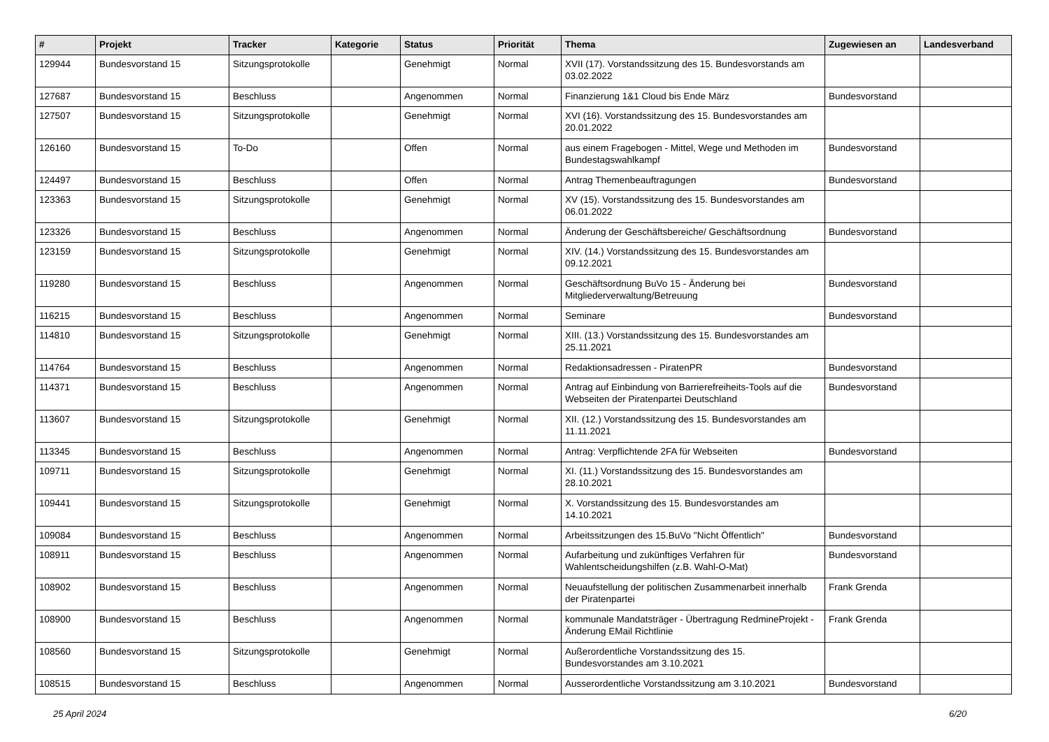| # | Projekt | Tracker | Kategorie | Status | Priorität | Thema | Zugewiesen an | Landesverband |
| --- | --- | --- | --- | --- | --- | --- | --- | --- |
| 129944 | Bundesvorstand 15 | Sitzungsprotokolle | | Genehmigt | Normal | XVII (17). Vorstandssitzung des 15. Bundesvorstands am 03.02.2022 | | |
| 127687 | Bundesvorstand 15 | Beschluss | | Angenommen | Normal | Finanzierung 1&1 Cloud bis Ende März | Bundesvorstand | |
| 127507 | Bundesvorstand 15 | Sitzungsprotokolle | | Genehmigt | Normal | XVI (16). Vorstandssitzung des 15. Bundesvorstandes am 20.01.2022 | | |
| 126160 | Bundesvorstand 15 | To-Do | | Offen | Normal | aus einem Fragebogen - Mittel, Wege und Methoden im Bundestagswahlkampf | Bundesvorstand | |
| 124497 | Bundesvorstand 15 | Beschluss | | Offen | Normal | Antrag Themenbeauftragungen | Bundesvorstand | |
| 123363 | Bundesvorstand 15 | Sitzungsprotokolle | | Genehmigt | Normal | XV (15). Vorstandssitzung des 15. Bundesvorstandes am 06.01.2022 | | |
| 123326 | Bundesvorstand 15 | Beschluss | | Angenommen | Normal | Änderung der Geschäftsbereiche/ Geschäftsordnung | Bundesvorstand | |
| 123159 | Bundesvorstand 15 | Sitzungsprotokolle | | Genehmigt | Normal | XIV. (14.) Vorstandssitzung des 15. Bundesvorstandes am 09.12.2021 | | |
| 119280 | Bundesvorstand 15 | Beschluss | | Angenommen | Normal | Geschäftsordnung BuVo 15 - Änderung bei Mitgliederverwaltung/Betreuung | Bundesvorstand | |
| 116215 | Bundesvorstand 15 | Beschluss | | Angenommen | Normal | Seminare | Bundesvorstand | |
| 114810 | Bundesvorstand 15 | Sitzungsprotokolle | | Genehmigt | Normal | XIII. (13.) Vorstandssitzung des 15. Bundesvorstandes am 25.11.2021 | | |
| 114764 | Bundesvorstand 15 | Beschluss | | Angenommen | Normal | Redaktionsadressen - PiratenPR | Bundesvorstand | |
| 114371 | Bundesvorstand 15 | Beschluss | | Angenommen | Normal | Antrag auf Einbindung von Barrierefreiheits-Tools auf die Webseiten der Piratenpartei Deutschland | Bundesvorstand | |
| 113607 | Bundesvorstand 15 | Sitzungsprotokolle | | Genehmigt | Normal | XII. (12.) Vorstandssitzung des 15. Bundesvorstandes am 11.11.2021 | | |
| 113345 | Bundesvorstand 15 | Beschluss | | Angenommen | Normal | Antrag: Verpflichtende 2FA für Webseiten | Bundesvorstand | |
| 109711 | Bundesvorstand 15 | Sitzungsprotokolle | | Genehmigt | Normal | XI. (11.) Vorstandssitzung des 15. Bundesvorstandes am 28.10.2021 | | |
| 109441 | Bundesvorstand 15 | Sitzungsprotokolle | | Genehmigt | Normal | X. Vorstandssitzung des 15. Bundesvorstandes am 14.10.2021 | | |
| 109084 | Bundesvorstand 15 | Beschluss | | Angenommen | Normal | Arbeitssitzungen des 15.BuVo "Nicht Öffentlich" | Bundesvorstand | |
| 108911 | Bundesvorstand 15 | Beschluss | | Angenommen | Normal | Aufarbeitung und zukünftiges Verfahren für Wahlentscheidungshilfen (z.B. Wahl-O-Mat) | Bundesvorstand | |
| 108902 | Bundesvorstand 15 | Beschluss | | Angenommen | Normal | Neuaufstellung der politischen Zusammenarbeit innerhalb der Piratenpartei | Frank Grenda | |
| 108900 | Bundesvorstand 15 | Beschluss | | Angenommen | Normal | kommunale Mandatsträger - Übertragung RedmineProjekt - Änderung EMail Richtlinie | Frank Grenda | |
| 108560 | Bundesvorstand 15 | Sitzungsprotokolle | | Genehmigt | Normal | Außerordentliche Vorstandssitzung des 15. Bundesvorstandes am 3.10.2021 | | |
| 108515 | Bundesvorstand 15 | Beschluss | | Angenommen | Normal | Ausserordentliche Vorstandssitzung am 3.10.2021 | Bundesvorstand | |
25 April 2024 6/20